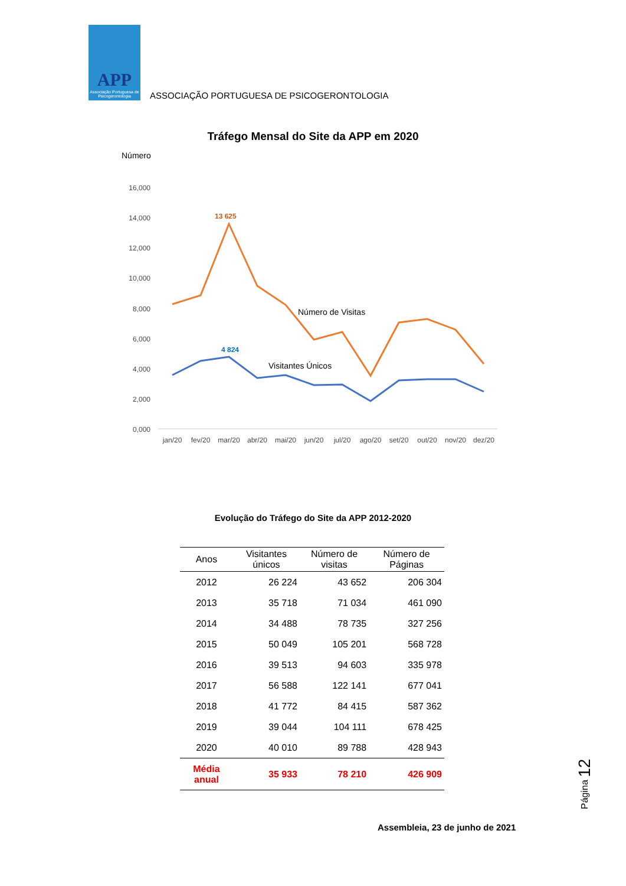APP
Associação Portuguesa de Psicogerontologia
ASSOCIAÇÃO PORTUGUESA DE PSICOGERONTOLOGIA
Tráfego Mensal do Site da APP em 2020
Número
16,000
14,000
12,000
10,000
8,000
6,000
4,000
2,000
0,000
13 625
4 824
Número de Visitas
Visitantes Únicos
jan/20
fev/20
mar/20
abr/20
mai/20
jun/20
jul/20
ago/20
set/20
out/20
nov/20
dez/20
Evolução do Tráfego do Site da APP 2012-2020
| Anos | Visitantes únicos | Número de visitas | Número de Páginas |
| --- | --- | --- | --- |
| 2012 | 26 224 | 43 652 | 206 304 |
| 2013 | 35 718 | 71 034 | 461 090 |
| 2014 | 34 488 | 78 735 | 327 256 |
| 2015 | 50 049 | 105 201 | 568 728 |
| 2016 | 39 513 | 94 603 | 335 978 |
| 2017 | 56 588 | 122 141 | 677 041 |
| 2018 | 41 772 | 84 415 | 587 362 |
| 2019 | 39 044 | 104 111 | 678 425 |
| 2020 | 40 010 | 89 788 | 428 943 |
| Média anual | 35 933 | 78 210 | 426 909 |
Página 12
Assembleia, 23 de junho de 2021